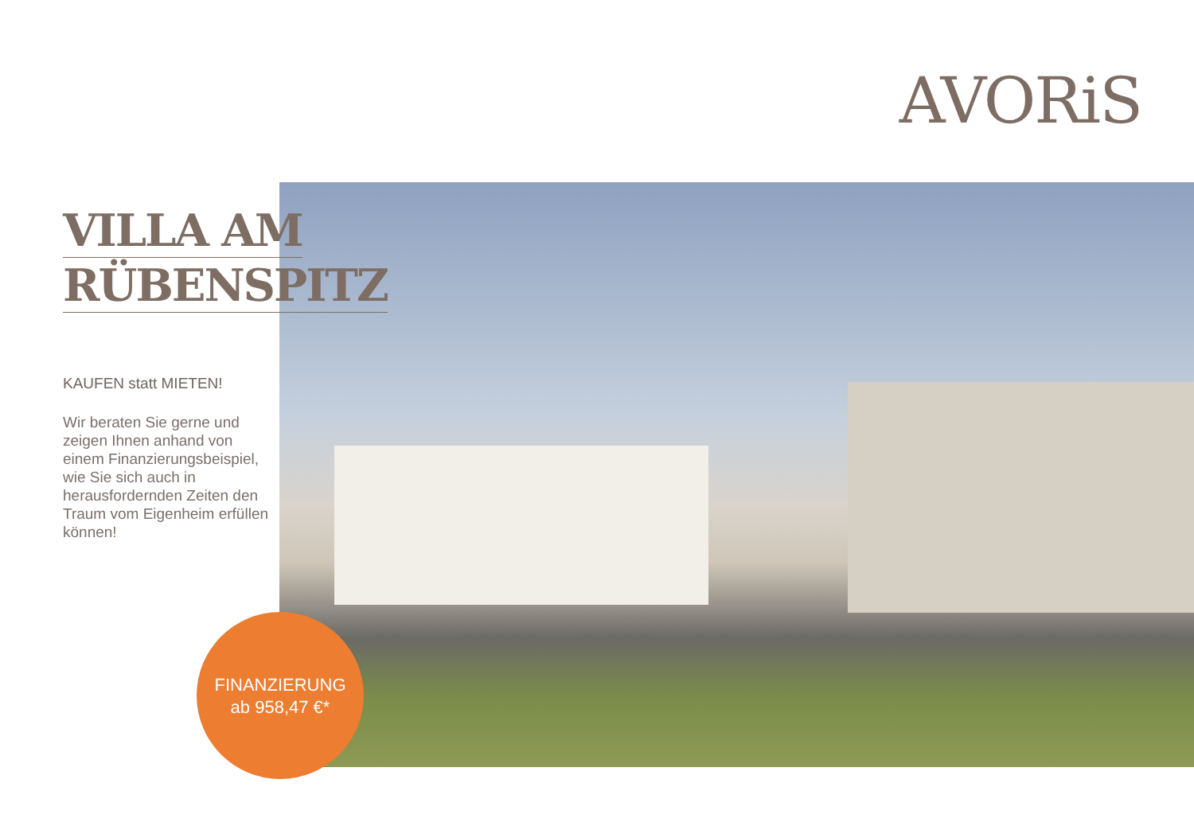AVORiS
VILLA AM
RÜBENSPITZ
KAUFEN statt MIETEN!
Wir beraten Sie gerne und zeigen Ihnen anhand von einem Finanzierungsbeispiel, wie Sie sich auch in herausfordernden Zeiten den Traum vom Eigenheim erfüllen können!
FINANZIERUNG
ab 958,47 €*